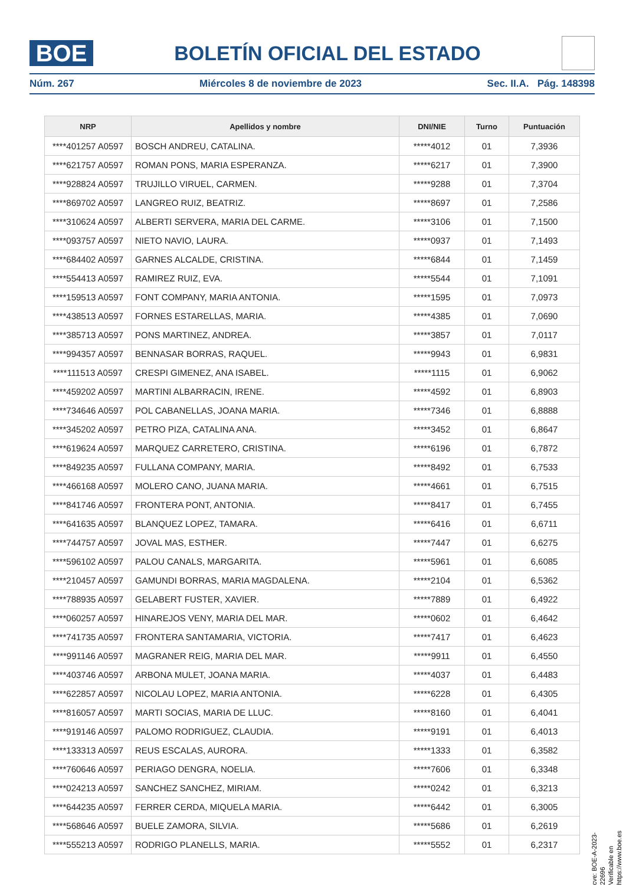BOE
BOLETÍN OFICIAL DEL ESTADO
Núm. 267 Miércoles 8 de noviembre de 2023 Sec. II.A. Pág. 148398
| NRP | Apellidos y nombre | DNI/NIE | Turno | Puntuación |
| --- | --- | --- | --- | --- |
| ****401257 A0597 | BOSCH ANDREU, CATALINA. | *****4012 | 01 | 7,3936 |
| ****621757 A0597 | ROMAN PONS, MARIA ESPERANZA. | *****6217 | 01 | 7,3900 |
| ****928824 A0597 | TRUJILLO VIRUEL, CARMEN. | *****9288 | 01 | 7,3704 |
| ****869702 A0597 | LANGREO RUIZ, BEATRIZ. | *****8697 | 01 | 7,2586 |
| ****310624 A0597 | ALBERTI SERVERA, MARIA DEL CARME. | *****3106 | 01 | 7,1500 |
| ****093757 A0597 | NIETO NAVIO, LAURA. | *****0937 | 01 | 7,1493 |
| ****684402 A0597 | GARNES ALCALDE, CRISTINA. | *****6844 | 01 | 7,1459 |
| ****554413 A0597 | RAMIREZ RUIZ, EVA. | *****5544 | 01 | 7,1091 |
| ****159513 A0597 | FONT COMPANY, MARIA ANTONIA. | *****1595 | 01 | 7,0973 |
| ****438513 A0597 | FORNES ESTARELLAS, MARIA. | *****4385 | 01 | 7,0690 |
| ****385713 A0597 | PONS MARTINEZ, ANDREA. | *****3857 | 01 | 7,0117 |
| ****994357 A0597 | BENNASAR BORRAS, RAQUEL. | *****9943 | 01 | 6,9831 |
| ****111513 A0597 | CRESPI GIMENEZ, ANA ISABEL. | *****1115 | 01 | 6,9062 |
| ****459202 A0597 | MARTINI ALBARRACIN, IRENE. | *****4592 | 01 | 6,8903 |
| ****734646 A0597 | POL CABANELLAS, JOANA MARIA. | *****7346 | 01 | 6,8888 |
| ****345202 A0597 | PETRO PIZA, CATALINA ANA. | *****3452 | 01 | 6,8647 |
| ****619624 A0597 | MARQUEZ CARRETERO, CRISTINA. | *****6196 | 01 | 6,7872 |
| ****849235 A0597 | FULLANA COMPANY, MARIA. | *****8492 | 01 | 6,7533 |
| ****466168 A0597 | MOLERO CANO, JUANA MARIA. | *****4661 | 01 | 6,7515 |
| ****841746 A0597 | FRONTERA PONT, ANTONIA. | *****8417 | 01 | 6,7455 |
| ****641635 A0597 | BLANQUEZ LOPEZ, TAMARA. | *****6416 | 01 | 6,6711 |
| ****744757 A0597 | JOVAL MAS, ESTHER. | *****7447 | 01 | 6,6275 |
| ****596102 A0597 | PALOU CANALS, MARGARITA. | *****5961 | 01 | 6,6085 |
| ****210457 A0597 | GAMUNDI BORRAS, MARIA MAGDALENA. | *****2104 | 01 | 6,5362 |
| ****788935 A0597 | GELABERT FUSTER, XAVIER. | *****7889 | 01 | 6,4922 |
| ****060257 A0597 | HINAREJOS VENY, MARIA DEL MAR. | *****0602 | 01 | 6,4642 |
| ****741735 A0597 | FRONTERA SANTAMARIA, VICTORIA. | *****7417 | 01 | 6,4623 |
| ****991146 A0597 | MAGRANER REIG, MARIA DEL MAR. | *****9911 | 01 | 6,4550 |
| ****403746 A0597 | ARBONA MULET, JOANA MARIA. | *****4037 | 01 | 6,4483 |
| ****622857 A0597 | NICOLAU LOPEZ, MARIA ANTONIA. | *****6228 | 01 | 6,4305 |
| ****816057 A0597 | MARTI SOCIAS, MARIA DE LLUC. | *****8160 | 01 | 6,4041 |
| ****919146 A0597 | PALOMO RODRIGUEZ, CLAUDIA. | *****9191 | 01 | 6,4013 |
| ****133313 A0597 | REUS ESCALAS, AURORA. | *****1333 | 01 | 6,3582 |
| ****760646 A0597 | PERIAGO DENGRA, NOELIA. | *****7606 | 01 | 6,3348 |
| ****024213 A0597 | SANCHEZ SANCHEZ, MIRIAM. | *****0242 | 01 | 6,3213 |
| ****644235 A0597 | FERRER CERDA, MIQUELA MARIA. | *****6442 | 01 | 6,3005 |
| ****568646 A0597 | BUELE ZAMORA, SILVIA. | *****5686 | 01 | 6,2619 |
| ****555213 A0597 | RODRIGO PLANELLS, MARIA. | *****5552 | 01 | 6,2317 |
cve: BOE-A-2023-22696
Verificable en https://www.boe.es